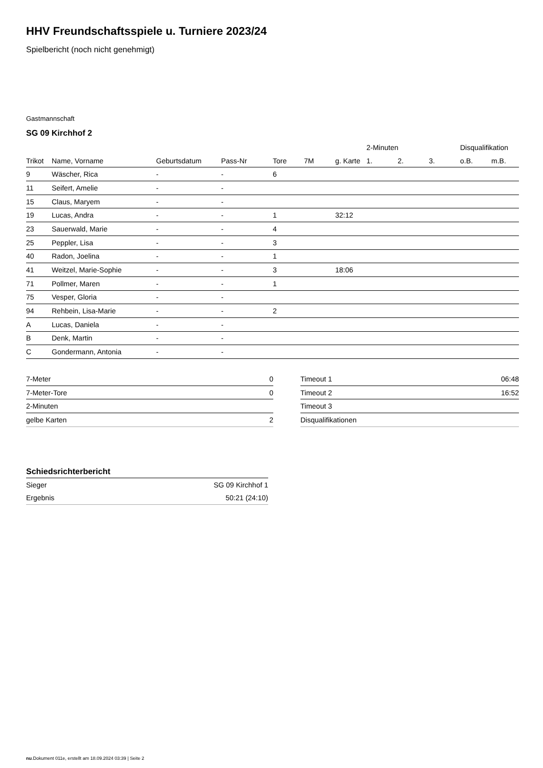HHV Freundschaftsspiele u. Turniere 2023/24
Spielbericht (noch nicht genehmigt)
Gastmannschaft
SG 09 Kirchhof 2
| | | | | | | | 2-Minuten | | | Disqualifikation | |
| --- | --- | --- | --- | --- | --- | --- | --- | --- | --- | --- | --- |
| Trikot | Name, Vorname | Geburtsdatum | Pass-Nr | Tore | 7M | g. Karte | 1. | 2. | 3. | o.B. | m.B. |
| 9 | Wäscher, Rica | - | - | 6 | | | | | | | |
| 11 | Seifert, Amelie | - | - | | | | | | | | |
| 15 | Claus, Maryem | - | - | | | | | | | | |
| 19 | Lucas, Andra | - | - | 1 | | 32:12 | | | | | |
| 23 | Sauerwald, Marie | - | - | 4 | | | | | | | |
| 25 | Peppler, Lisa | - | - | 3 | | | | | | | |
| 40 | Radon, Joelina | - | - | 1 | | | | | | | |
| 41 | Weitzel, Marie-Sophie | - | - | 3 | | 18:06 | | | | | |
| 71 | Pollmer, Maren | - | - | 1 | | | | | | | |
| 75 | Vesper, Gloria | - | - | | | | | | | | |
| 94 | Rehbein, Lisa-Marie | - | - | 2 | | | | | | | |
| A | Lucas, Daniela | - | - | | | | | | | | |
| B | Denk, Martin | - | - | | | | | | | | |
| C | Gondermann, Antonia | - | - | | | | | | | | |
| 7-Meter | 0 |
| 7-Meter-Tore | 0 |
| 2-Minuten | |
| gelbe Karten | 2 |
| Timeout 1 | 06:48 |
| Timeout 2 | 16:52 |
| Timeout 3 | |
| Disqualifikationen | |
Schiedsrichterbericht
| Sieger | SG 09 Kirchhof 1 |
| Ergebnis | 50:21 (24:10) |
nu.Dokument 011e, erstellt am 18.09.2024 03:39 | Seite 2